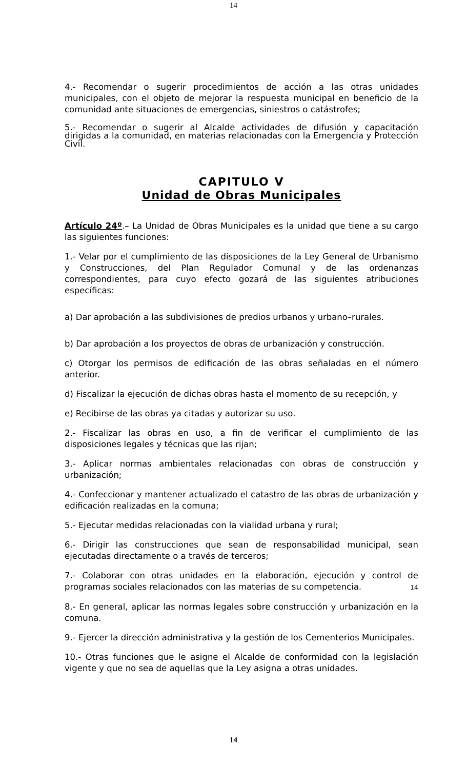14
4.- Recomendar o sugerir procedimientos de acción a las otras unidades municipales, con el objeto de mejorar la respuesta municipal en beneficio de la comunidad ante situaciones de emergencias, siniestros o catástrofes;
5.- Recomendar o sugerir al Alcalde actividades de difusión y capacitación dirigidas a la comunidad, en materias relacionadas con la Emergencia y Protección Civil.
CAPITULO V
Unidad de Obras Municipales
Artículo 24º.– La Unidad de Obras Municipales es la unidad que tiene a su cargo las siguientes funciones:
1.- Velar por el cumplimiento de las disposiciones de la Ley General de Urbanismo y Construcciones, del Plan Regulador Comunal y de las ordenanzas correspondientes, para cuyo efecto gozará de las siguientes atribuciones específicas:
a) Dar aprobación a las subdivisiones de predios urbanos y urbano–rurales.
b) Dar aprobación a los proyectos de obras de urbanización y construcción.
c) Otorgar los permisos de edificación de las obras señaladas en el número anterior.
d) Fiscalizar la ejecución de dichas obras hasta el momento de su recepción, y
e) Recibirse de las obras ya citadas y autorizar su uso.
2.- Fiscalizar las obras en uso, a fin de verificar el cumplimiento de las disposiciones legales y técnicas que las rijan;
3.- Aplicar normas ambientales relacionadas con obras de construcción y urbanización;
4.- Confeccionar y mantener actualizado el catastro de las obras de urbanización y edificación realizadas en la comuna;
5.- Ejecutar medidas relacionadas con la vialidad urbana y rural;
6.- Dirigir las construcciones que sean de responsabilidad municipal, sean ejecutadas directamente o a través de terceros;
7.- Colaborar con otras unidades en la elaboración, ejecución y control de programas sociales relacionados con las materias de su competencia. 14
8.- En general, aplicar las normas legales sobre construcción y urbanización en la comuna.
9.- Ejercer la dirección administrativa y la gestión de los Cementerios Municipales.
10.- Otras funciones que le asigne el Alcalde de conformidad con la legislación vigente y que no sea de aquellas que la Ley asigna a otras unidades.
14